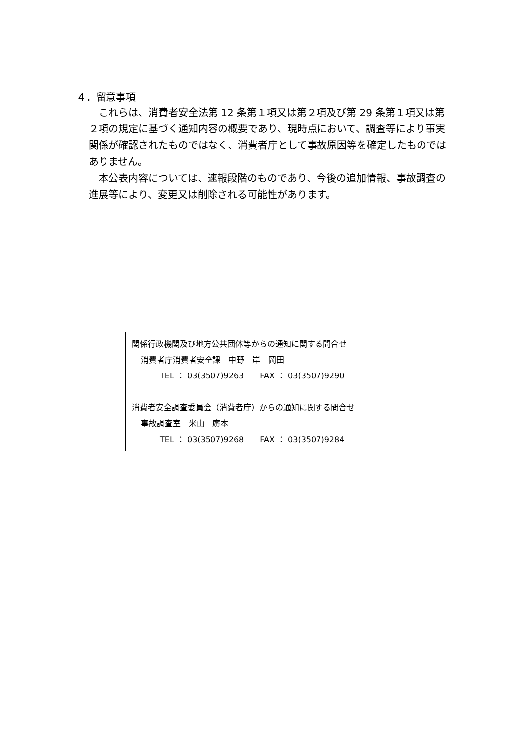４．留意事項
これらは、消費者安全法第 12 条第１項又は第２項及び第 29 条第１項又は第２項の規定に基づく通知内容の概要であり、現時点において、調査等により事実関係が確認されたものではなく、消費者庁として事故原因等を確定したものではありません。
本公表内容については、速報段階のものであり、今後の追加情報、事故調査の進展等により、変更又は削除される可能性があります。
関係行政機関及び地方公共団体等からの通知に関する問合せ
消費者庁消費者安全課　中野　岸　岡田
TEL ： 03(3507)9263　　FAX ： 03(3507)9290
消費者安全調査委員会（消費者庁）からの通知に関する問合せ
事故調査室　米山　廣本
TEL ： 03(3507)9268　　FAX ： 03(3507)9284